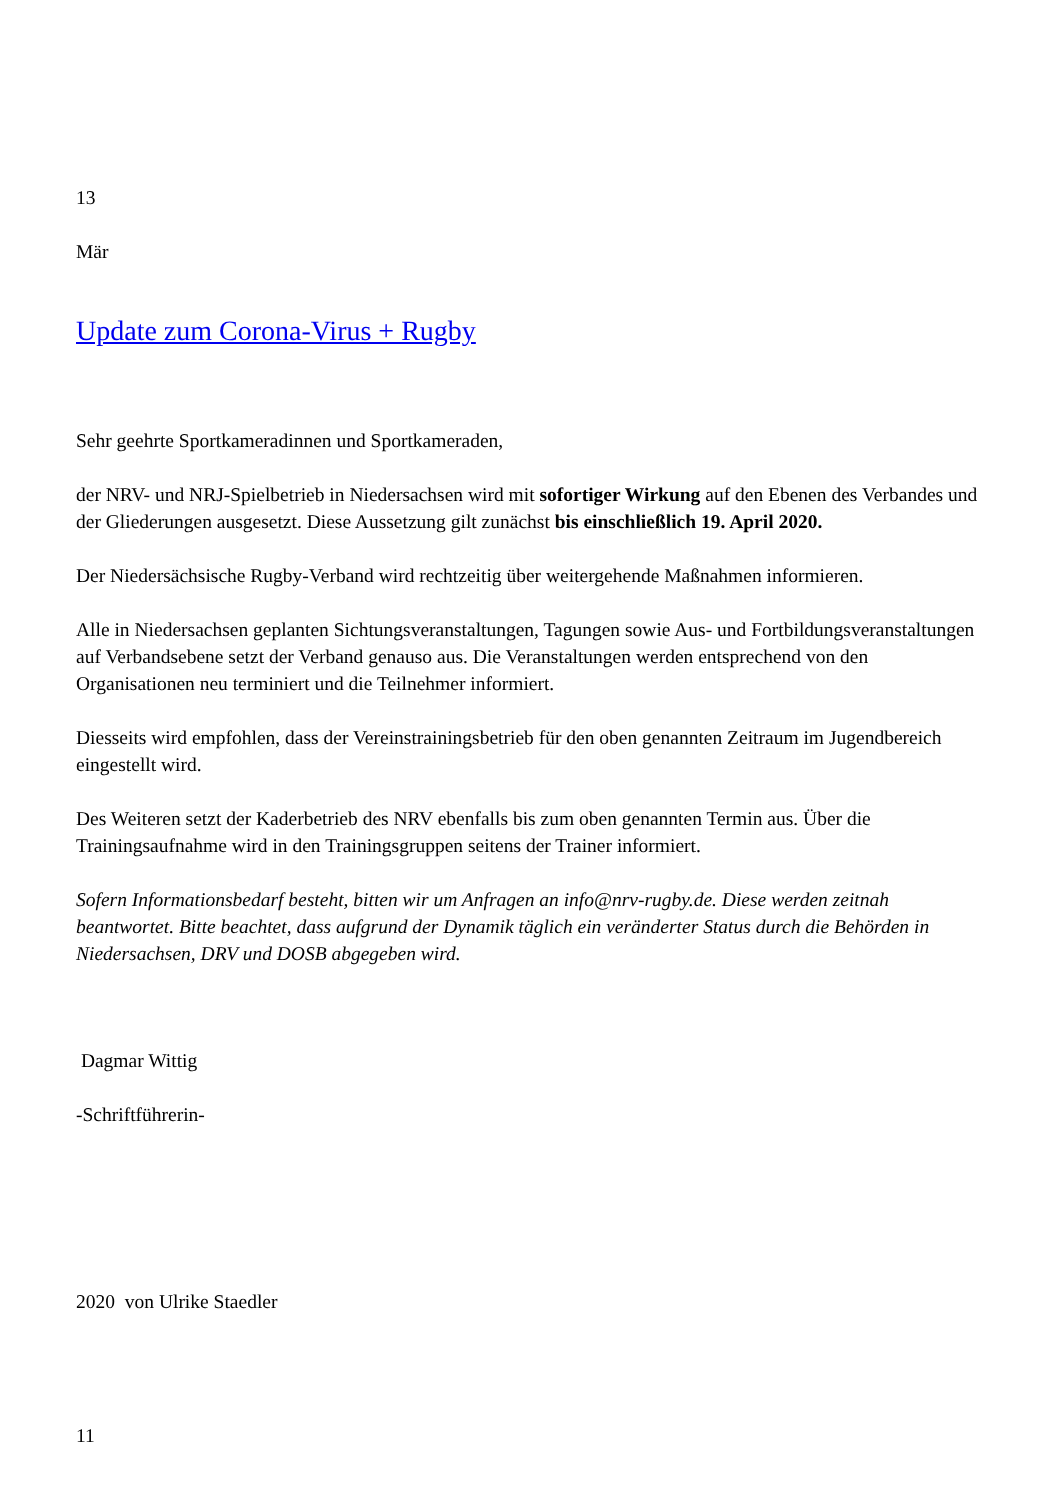13
Mär
Update zum Corona-Virus + Rugby
Sehr geehrte Sportkameradinnen und Sportkameraden,
der NRV- und NRJ-Spielbetrieb in Niedersachsen wird mit sofortiger Wirkung auf den Ebenen des Verbandes und der Gliederungen ausgesetzt. Diese Aussetzung gilt zunächst bis einschließlich 19. April 2020.
Der Niedersächsische Rugby-Verband wird rechtzeitig über weitergehende Maßnahmen informieren.
Alle in Niedersachsen geplanten Sichtungsveranstaltungen, Tagungen sowie Aus- und Fortbildungsveranstaltungen auf Verbandsebene setzt der Verband genauso aus. Die Veranstaltungen werden entsprechend von den Organisationen neu terminiert und die Teilnehmer informiert.
Diesseits wird empfohlen, dass der Vereinstrainingsbetrieb für den oben genannten Zeitraum im Jugendbereich eingestellt wird.
Des Weiteren setzt der Kaderbetrieb des NRV ebenfalls bis zum oben genannten Termin aus. Über die Trainingsaufnahme wird in den Trainingsgruppen seitens der Trainer informiert.
Sofern Informationsbedarf besteht, bitten wir um Anfragen an info@nrv-rugby.de. Diese werden zeitnah beantwortet. Bitte beachtet, dass aufgrund der Dynamik täglich ein veränderter Status durch die Behörden in Niedersachsen, DRV und DOSB abgegeben wird.
Dagmar Wittig
-Schriftführerin-
2020 von Ulrike Staedler
11